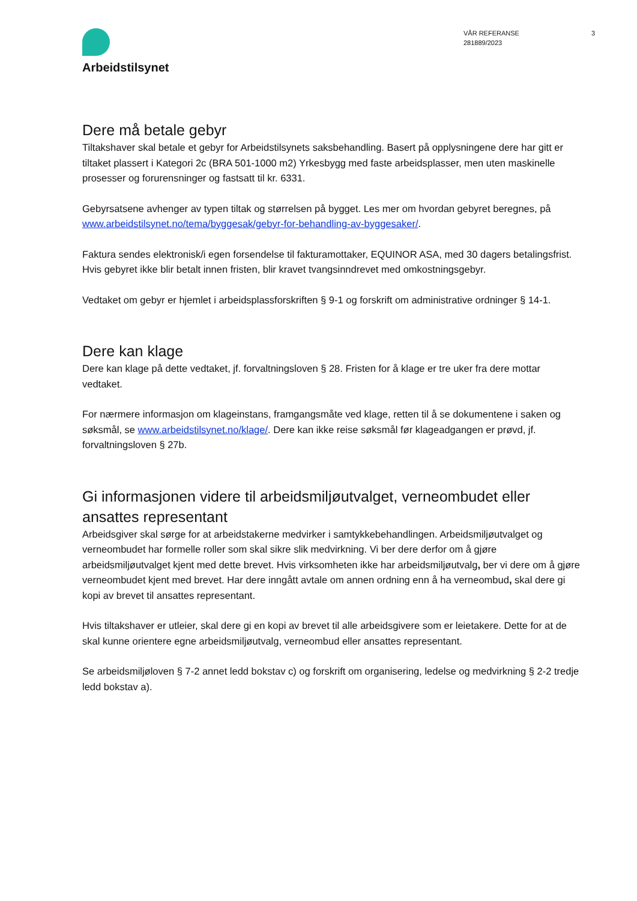Arbeidstilsynet
VÅR REFERANSE
281889/2023
3
Dere må betale gebyr
Tiltakshaver skal betale et gebyr for Arbeidstilsynets saksbehandling. Basert på opplysningene dere har gitt er tiltaket plassert i Kategori 2c (BRA 501-1000 m2) Yrkesbygg med faste arbeidsplasser, men uten maskinelle prosesser og forurensninger og fastsatt til kr. 6331.
Gebyrsatsene avhenger av typen tiltak og størrelsen på bygget. Les mer om hvordan gebyret beregnes, på www.arbeidstilsynet.no/tema/byggesak/gebyr-for-behandling-av-byggesaker/.
Faktura sendes elektronisk/i egen forsendelse til fakturamottaker, EQUINOR ASA, med 30 dagers betalingsfrist. Hvis gebyret ikke blir betalt innen fristen, blir kravet tvangsinndrevet med omkostningsgebyr.
Vedtaket om gebyr er hjemlet i arbeidsplassforskriften § 9-1 og forskrift om administrative ordninger § 14-1.
Dere kan klage
Dere kan klage på dette vedtaket, jf. forvaltningsloven § 28. Fristen for å klage er tre uker fra dere mottar vedtaket.
For nærmere informasjon om klageinstans, framgangsmåte ved klage, retten til å se dokumentene i saken og søksmål, se www.arbeidstilsynet.no/klage/. Dere kan ikke reise søksmål før klageadgangen er prøvd, jf. forvaltningsloven § 27b.
Gi informasjonen videre til arbeidsmiljøutvalget, verneombudet eller ansattes representant
Arbeidsgiver skal sørge for at arbeidstakerne medvirker i samtykkebehandlingen. Arbeidsmiljøutvalget og verneombudet har formelle roller som skal sikre slik medvirkning. Vi ber dere derfor om å gjøre arbeidsmiljøutvalget kjent med dette brevet. Hvis virksomheten ikke har arbeidsmiljøutvalg, ber vi dere om å gjøre verneombudet kjent med brevet. Har dere inngått avtale om annen ordning enn å ha verneombud, skal dere gi kopi av brevet til ansattes representant.
Hvis tiltakshaver er utleier, skal dere gi en kopi av brevet til alle arbeidsgivere som er leietakere. Dette for at de skal kunne orientere egne arbeidsmiljøutvalg, verneombud eller ansattes representant.
Se arbeidsmiljøloven § 7-2 annet ledd bokstav c) og forskrift om organisering, ledelse og medvirkning § 2-2 tredje ledd bokstav a).